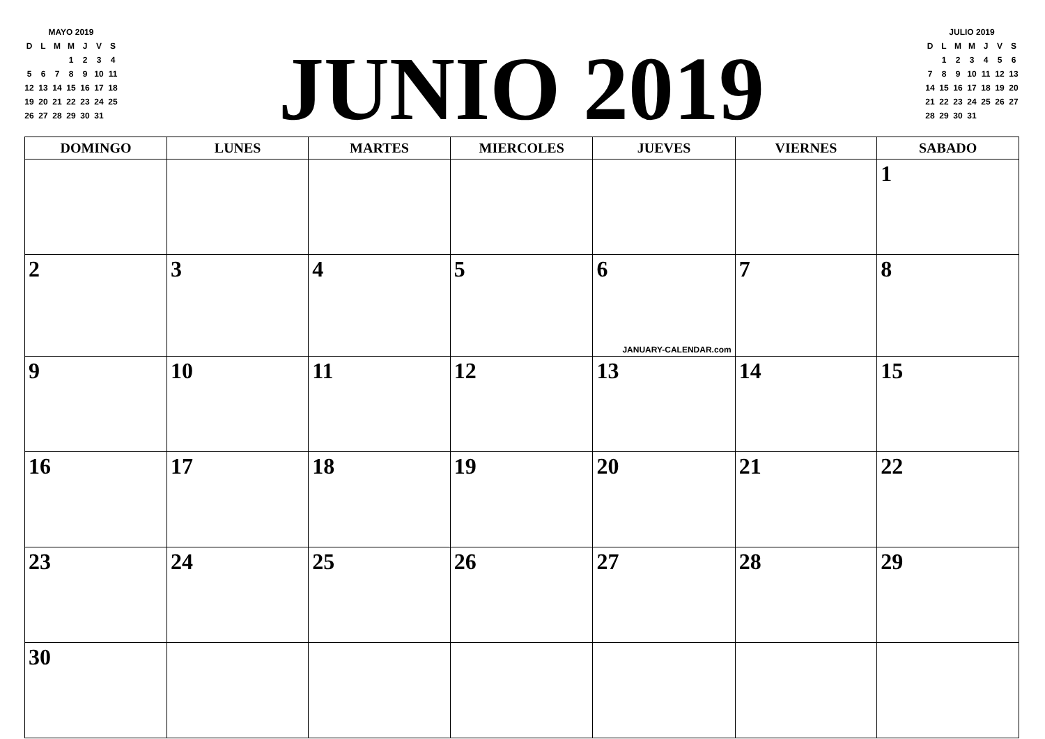| MAYO 2019 | | | | | | |
| D | L | M | M | J | V | S |
| | | | 1 | 2 | 3 | 4 |
| 5 | 6 | 7 | 8 | 9 | 10 | 11 |
| 12 | 13 | 14 | 15 | 16 | 17 | 18 |
| 19 | 20 | 21 | 22 | 23 | 24 | 25 |
| 26 | 27 | 28 | 29 | 30 | 31 | |
JUNIO 2019
| JULIO 2019 | | | | | | |
| D | L | M | M | J | V | S |
| | 1 | 2 | 3 | 4 | 5 | 6 |
| 7 | 8 | 9 | 10 | 11 | 12 | 13 |
| 14 | 15 | 16 | 17 | 18 | 19 | 20 |
| 21 | 22 | 23 | 24 | 25 | 26 | 27 |
| 28 | 29 | 30 | 31 | | | |
| DOMINGO | LUNES | MARTES | MIERCOLES | JUEVES | VIERNES | SABADO |
| --- | --- | --- | --- | --- | --- | --- |
| | | | | | | 1 |
| 2 | 3 | 4 | 5 | 6 JANUARY-CALENDAR.com | 7 | 8 |
| 9 | 10 | 11 | 12 | 13 | 14 | 15 |
| 16 | 17 | 18 | 19 | 20 | 21 | 22 |
| 23 | 24 | 25 | 26 | 27 | 28 | 29 |
| 30 | | | | | | |